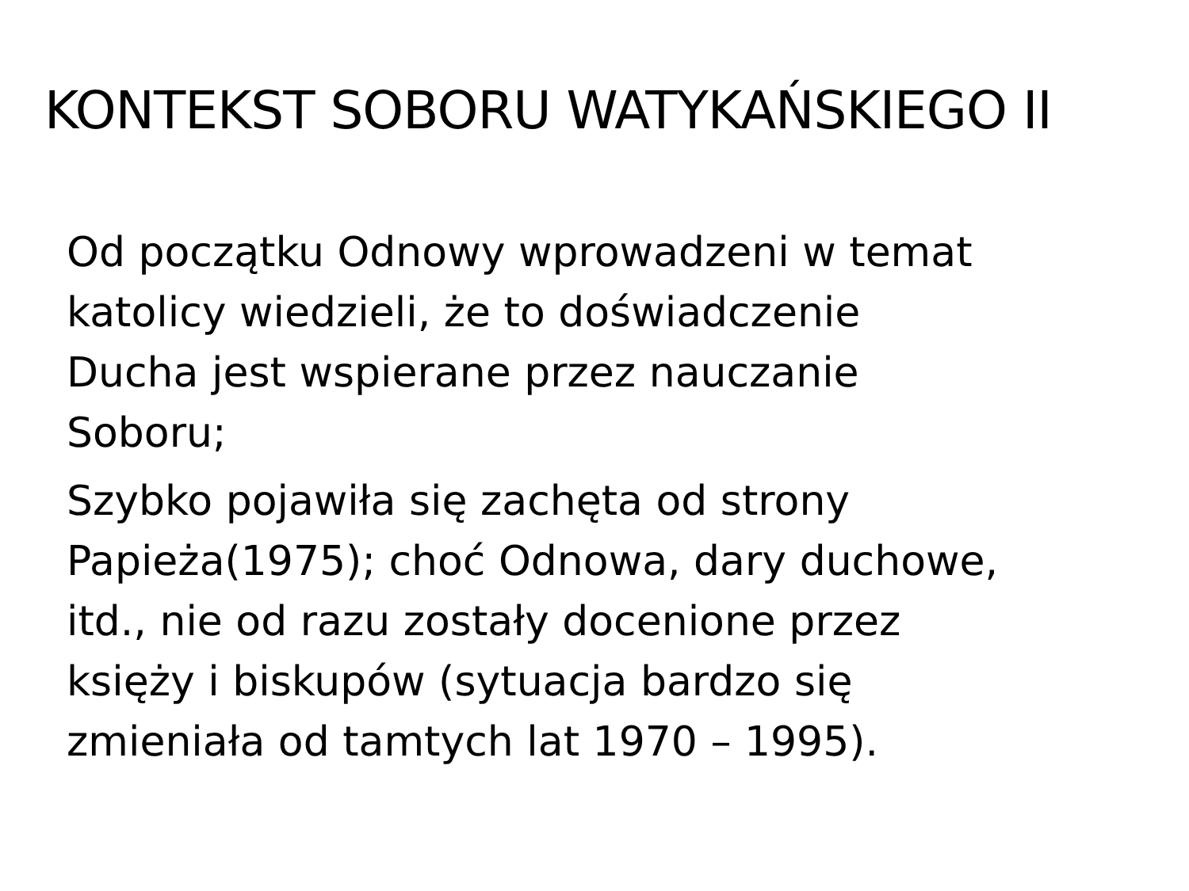KONTEKST SOBORU WATYKAŃSKIEGO II
Od początku Odnowy wprowadzeni w temat
katolicy wiedzieli, że to doświadczenie
Ducha jest wspierane przez nauczanie
Soboru;
Szybko pojawiła się zachęta od strony
Papieża(1975); choć Odnowa, dary duchowe,
itd., nie od razu zostały docenione przez
księży i biskupów (sytuacja bardzo się
zmieniała od tamtych lat 1970 – 1995).